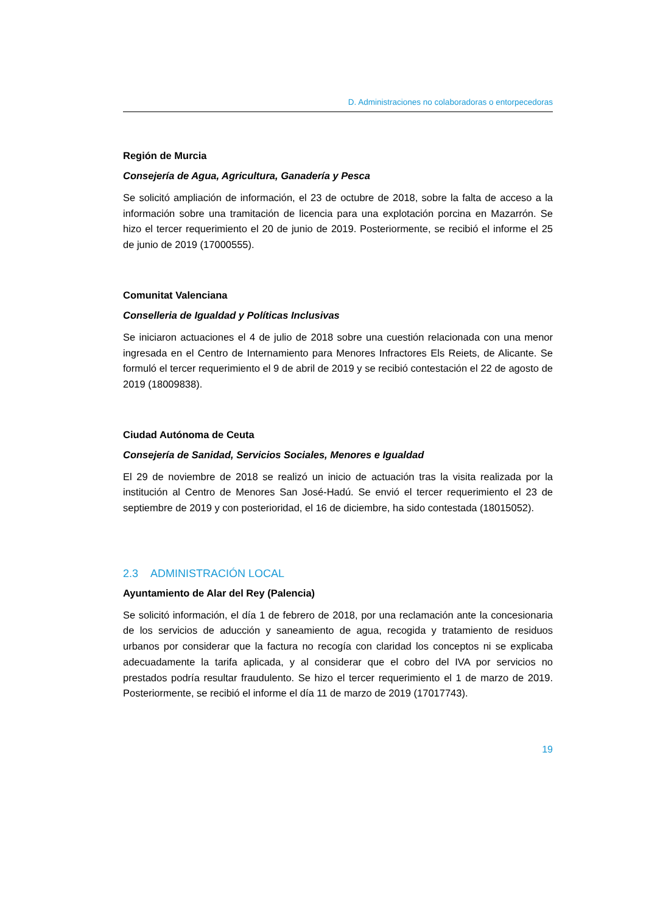D. Administraciones no colaboradoras o entorpecedoras
Región de Murcia
Consejería de Agua, Agricultura, Ganadería y Pesca
Se solicitó ampliación de información, el 23 de octubre de 2018, sobre la falta de acceso a la información sobre una tramitación de licencia para una explotación porcina en Mazarrón. Se hizo el tercer requerimiento el 20 de junio de 2019. Posteriormente, se recibió el informe el 25 de junio de 2019 (17000555).
Comunitat Valenciana
Conselleria de Igualdad y Políticas Inclusivas
Se iniciaron actuaciones el 4 de julio de 2018 sobre una cuestión relacionada con una menor ingresada en el Centro de Internamiento para Menores Infractores Els Reiets, de Alicante. Se formuló el tercer requerimiento el 9 de abril de 2019 y se recibió contestación el 22 de agosto de 2019 (18009838).
Ciudad Autónoma de Ceuta
Consejería de Sanidad, Servicios Sociales, Menores e Igualdad
El 29 de noviembre de 2018 se realizó un inicio de actuación tras la visita realizada por la institución al Centro de Menores San José-Hadú. Se envió el tercer requerimiento el 23 de septiembre de 2019 y con posterioridad, el 16 de diciembre, ha sido contestada (18015052).
2.3 ADMINISTRACIÓN LOCAL
Ayuntamiento de Alar del Rey (Palencia)
Se solicitó información, el día 1 de febrero de 2018, por una reclamación ante la concesionaria de los servicios de aducción y saneamiento de agua, recogida y tratamiento de residuos urbanos por considerar que la factura no recogía con claridad los conceptos ni se explicaba adecuadamente la tarifa aplicada, y al considerar que el cobro del IVA por servicios no prestados podría resultar fraudulento. Se hizo el tercer requerimiento el 1 de marzo de 2019. Posteriormente, se recibió el informe el día 11 de marzo de 2019 (17017743).
19